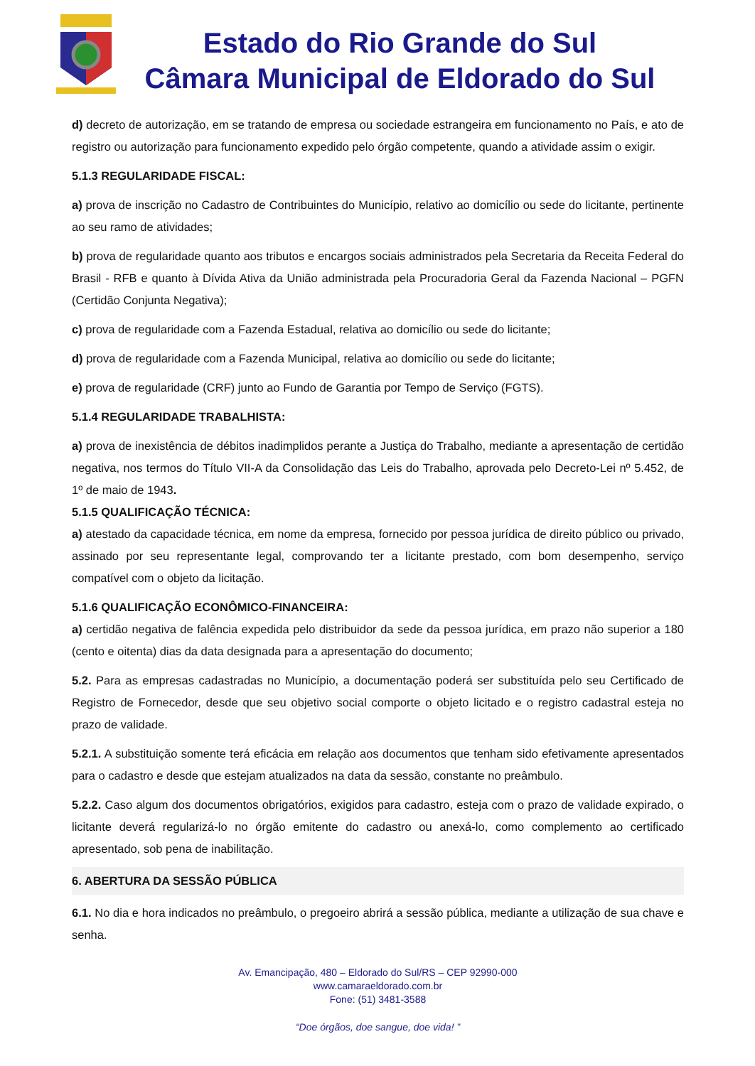Estado do Rio Grande do Sul
Câmara Municipal de Eldorado do Sul
d) decreto de autorização, em se tratando de empresa ou sociedade estrangeira em funcionamento no País, e ato de registro ou autorização para funcionamento expedido pelo órgão competente, quando a atividade assim o exigir.
5.1.3 REGULARIDADE FISCAL:
a) prova de inscrição no Cadastro de Contribuintes do Município, relativo ao domicílio ou sede do licitante, pertinente ao seu ramo de atividades;
b) prova de regularidade quanto aos tributos e encargos sociais administrados pela Secretaria da Receita Federal do Brasil - RFB e quanto à Dívida Ativa da União administrada pela Procuradoria Geral da Fazenda Nacional – PGFN (Certidão Conjunta Negativa);
c) prova de regularidade com a Fazenda Estadual, relativa ao domicílio ou sede do licitante;
d) prova de regularidade com a Fazenda Municipal, relativa ao domicílio ou sede do licitante;
e) prova de regularidade (CRF) junto ao Fundo de Garantia por Tempo de Serviço (FGTS).
5.1.4 REGULARIDADE TRABALHISTA:
a) prova de inexistência de débitos inadimplidos perante a Justiça do Trabalho, mediante a apresentação de certidão negativa, nos termos do Título VII-A da Consolidação das Leis do Trabalho, aprovada pelo Decreto-Lei nº 5.452, de 1º de maio de 1943.
5.1.5 QUALIFICAÇÃO TÉCNICA:
a) atestado da capacidade técnica, em nome da empresa, fornecido por pessoa jurídica de direito público ou privado, assinado por seu representante legal, comprovando ter a licitante prestado, com bom desempenho, serviço compatível com o objeto da licitação.
5.1.6 QUALIFICAÇÃO ECONÔMICO-FINANCEIRA:
a) certidão negativa de falência expedida pelo distribuidor da sede da pessoa jurídica, em prazo não superior a 180 (cento e oitenta) dias da data designada para a apresentação do documento;
5.2. Para as empresas cadastradas no Município, a documentação poderá ser substituída pelo seu Certificado de Registro de Fornecedor, desde que seu objetivo social comporte o objeto licitado e o registro cadastral esteja no prazo de validade.
5.2.1. A substituição somente terá eficácia em relação aos documentos que tenham sido efetivamente apresentados para o cadastro e desde que estejam atualizados na data da sessão, constante no preâmbulo.
5.2.2. Caso algum dos documentos obrigatórios, exigidos para cadastro, esteja com o prazo de validade expirado, o licitante deverá regularizá-lo no órgão emitente do cadastro ou anexá-lo, como complemento ao certificado apresentado, sob pena de inabilitação.
6. ABERTURA DA SESSÃO PÚBLICA
6.1. No dia e hora indicados no preâmbulo, o pregoeiro abrirá a sessão pública, mediante a utilização de sua chave e senha.
Av. Emancipação, 480 – Eldorado do Sul/RS – CEP 92990-000
www.camaraeldorado.com.br
Fone: (51) 3481-3588
“Doe órgãos, doe sangue, doe vida! ”